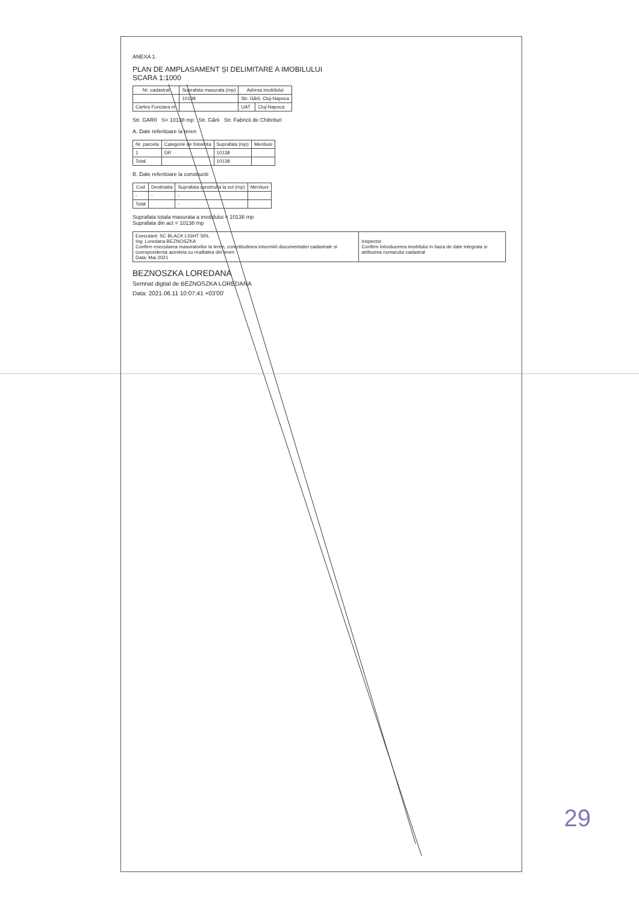ANEXA 1.
PLAN DE AMPLASAMENT ȘI DELIMITARE A IMOBILULUI
SCARA 1:1000
| Nr. cadastral | Suprafata masurata (mp) | Adresa imobilului | |
| --- | --- | --- | --- |
| | 10138 | Str. Gării, Cluj-Napoca | |
| Cartea Funciara nr. | | UAT | Cluj-Napoca |
Str. GARII S= 10138 mp Str. Gării Str. Fabricii de Chibrituri
A. Date referitoare la teren
| Nr. parcela | Categorie de folosinta | Suprafata (mp) | Mentiuni |
| --- | --- | --- | --- |
| 1 | DR | 10138 | |
| Total | | 10138 | |
B. Date referitoare la constructii
| Cod | Destinatia | Suprafata construita la sol (mp) | Mentiuni |
| --- | --- | --- | --- |
| - | - | - | |
| Total | | - | |
Suprafata totala masurata a imobilului = 10138 mp
Suprafata din act = 10138 mp
| Executant: SC BLACK LIGHT SRL Ing. Loredana BEZNOSZKA Confirm executarea masuratorilor la teren, corectitudinea intocmirii documentatiei cadastrale si corespondenta acesteia cu realitatea din teren Data: Mai 2021 | Inspector Confirm introducerea imobilului in baza de date integrata si atribuirea numarului cadastral |
BEZNOSZKA LOREDANA
Semnat digital de BEZNOSZKA LOREDANA
Data: 2021.06.11 10:07:41 +03'00'
29